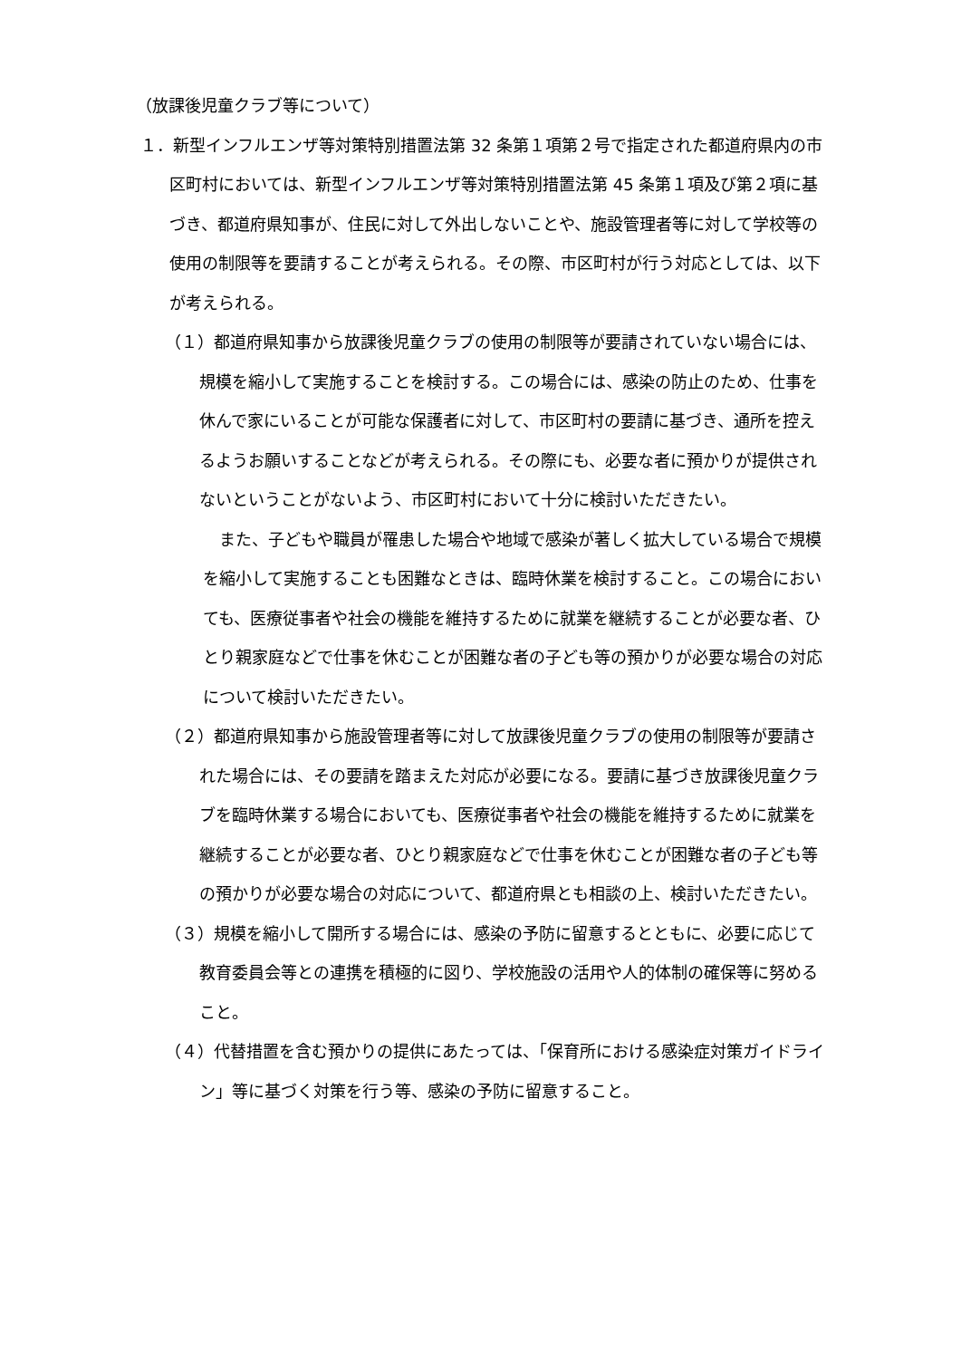（放課後児童クラブ等について）
１．新型インフルエンザ等対策特別措置法第 32 条第１項第２号で指定された都道府県内の市区町村においては、新型インフルエンザ等対策特別措置法第 45 条第１項及び第２項に基づき、都道府県知事が、住民に対して外出しないことや、施設管理者等に対して学校等の使用の制限等を要請することが考えられる。その際、市区町村が行う対応としては、以下が考えられる。
（１）都道府県知事から放課後児童クラブの使用の制限等が要請されていない場合には、規模を縮小して実施することを検討する。この場合には、感染の防止のため、仕事を休んで家にいることが可能な保護者に対して、市区町村の要請に基づき、通所を控えるようお願いすることなどが考えられる。その際にも、必要な者に預かりが提供されないということがないよう、市区町村において十分に検討いただきたい。
また、子どもや職員が罹患した場合や地域で感染が著しく拡大している場合で規模を縮小して実施することも困難なときは、臨時休業を検討すること。この場合においても、医療従事者や社会の機能を維持するために就業を継続することが必要な者、ひとり親家庭などで仕事を休むことが困難な者の子ども等の預かりが必要な場合の対応について検討いただきたい。
（２）都道府県知事から施設管理者等に対して放課後児童クラブの使用の制限等が要請された場合には、その要請を踏まえた対応が必要になる。要請に基づき放課後児童クラブを臨時休業する場合においても、医療従事者や社会の機能を維持するために就業を継続することが必要な者、ひとり親家庭などで仕事を休むことが困難な者の子ども等の預かりが必要な場合の対応について、都道府県とも相談の上、検討いただきたい。
（３）規模を縮小して開所する場合には、感染の予防に留意するとともに、必要に応じて教育委員会等との連携を積極的に図り、学校施設の活用や人的体制の確保等に努めること。
（４）代替措置を含む預かりの提供にあたっては、「保育所における感染症対策ガイドライン」等に基づく対策を行う等、感染の予防に留意すること。